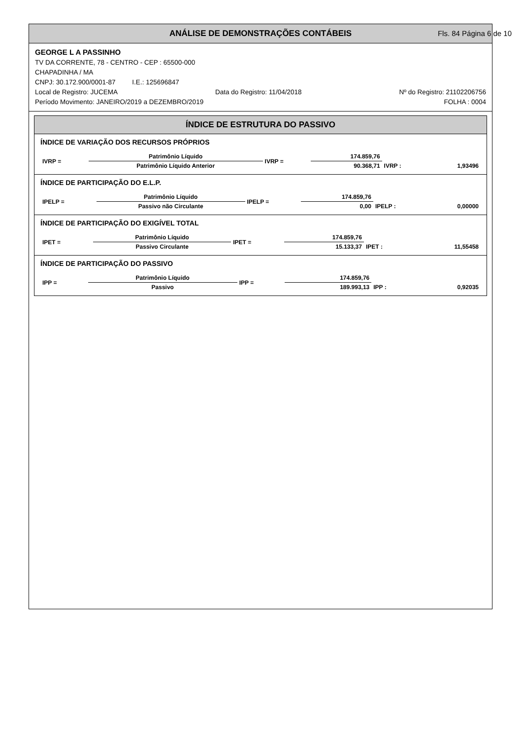ANÁLISE DE DEMONSTRAÇÕES CONTÁBEIS Fls. 84 Página 6 de 10
GEORGE L A PASSINHO
TV DA CORRENTE, 78 - CENTRO - CEP : 65500-000
CHAPADINHA / MA
CNPJ: 30.172.900/0001-87 I.E.: 125696847
Local de Registro: JUCEMA Data do Registro: 11/04/2018 Nº do Registro: 21102206756
Período Movimento: JANEIRO/2019 a DEZEMBRO/2019 FOLHA : 0004
ÍNDICE DE ESTRUTURA DO PASSIVO
ÍNDICE DE VARIAÇÃO DOS RECURSOS PRÓPRIOS
| IVRP = | Patrimônio Líquido | IVRP = | 174.859,76 | | |
| | Patrimônio Líquido Anterior | | 90.368,71 | IVRP : | 1,93496 |
ÍNDICE DE PARTICIPAÇÃO DO E.L.P.
| IPELP = | Patrimônio Líquido | IPELP = | 174.859,76 | | |
| | Passivo não Circulante | | 0,00 | IPELP : | 0,00000 |
ÍNDICE DE PARTICIPAÇÃO DO EXIGÍVEL TOTAL
| IPET = | Patrimônio Líquido | IPET = | 174.859,76 | | |
| | Passivo Circulante | | 15.133,37 | IPET : | 11,55458 |
ÍNDICE DE PARTICIPAÇÃO DO PASSIVO
| IPP = | Patrimônio Líquido | IPP = | 174.859,76 | | |
| | Passivo | | 189.993,13 | IPP : | 0,92035 |